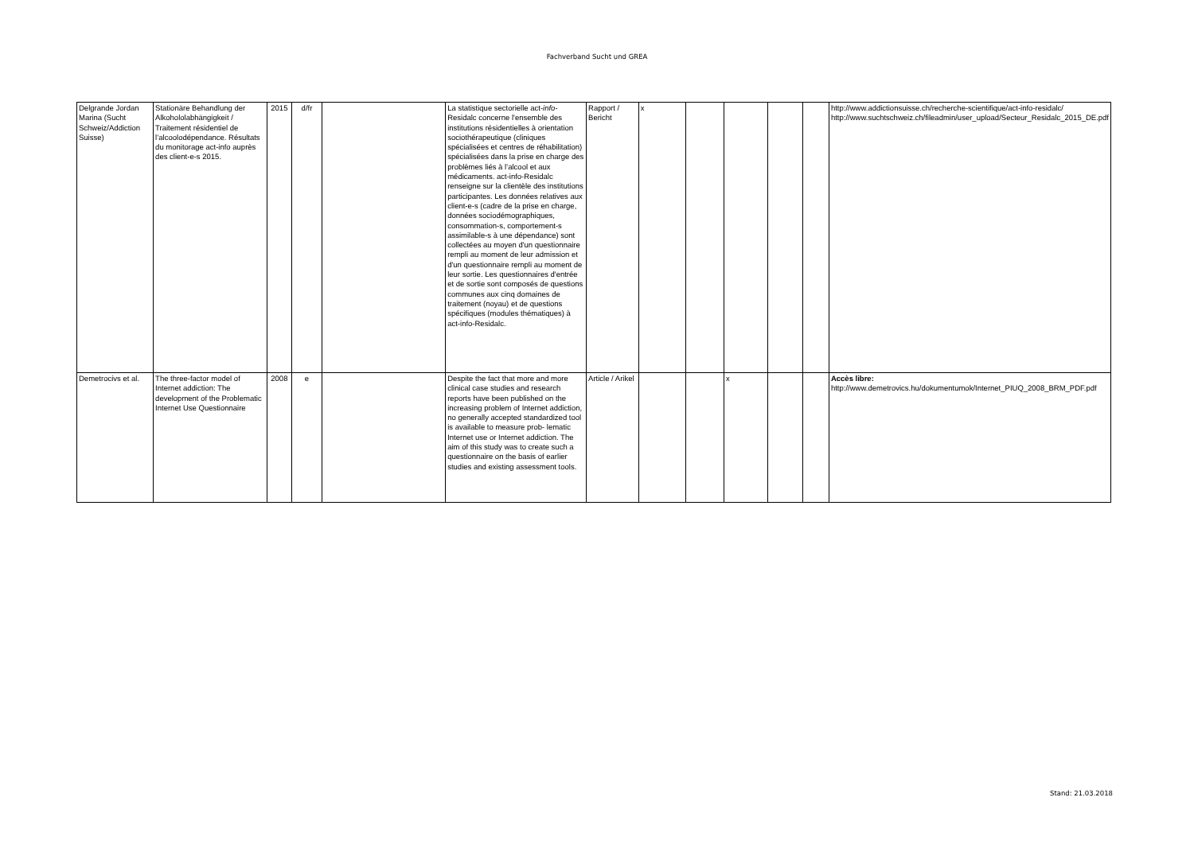Fachverband Sucht und GREA
| Delgrande Jordan Marina (Sucht Schweiz/Addiction Suisse) | Stationäre Behandlung der Alkohololabhängigkeit / Traitement résidentiel de l’alcoolodépendance. Résultats du monitorage act-info auprès des client-e-s 2015. | 2015 | d/fr | | La statistique sectorielle act- info -Residalc concerne l'ensemble des institutions résidentielles à orientation sociothérapeutique (cliniques spécialisées et centres de réhabilitation) spécialisées dans la prise en charge des problèmes liés à l’alcool et aux médicaments. act-info-Residalc renseigne sur la clientèle des institutions participantes. Les données relatives aux client-e-s (cadre de la prise en charge, données sociodémographiques, consommation-s, comportement-s assimilable-s à une dépendance) sont collectées au moyen d'un questionnaire rempli au moment de leur admission et d'un questionnaire rempli au moment de leur sortie. Les questionnaires d'entrée et de sortie sont composés de questions communes aux cinq domaines de traitement (noyau) et de questions spécifiques (modules thématiques) à act-info-Residalc. | Rapport / Bericht | x | | | | | http://www.addictionsuisse.ch/recherche-scientifique/act-info-residalc/ http://www.suchtschweiz.ch/fileadmin/user_upload/Secteur_Residalc_2015_DE.pdf |
| Demetrocivs et al. | The three-factor model of Internet addiction: The development of the Problematic Internet Use Questionnaire | 2008 | e | | Despite the fact that more and more clinical case studies and research reports have been published on the increasing problem of Internet addiction, no generally accepted standardized tool is available to measure prob- lematic Internet use or Internet addiction. The aim of this study was to create such a questionnaire on the basis of earlier studies and existing assessment tools. | Article / Arikel | | | x | | | Accès libre: http://www.demetrovics.hu/dokumentumok/Internet_PIUQ_2008_BRM_PDF.pdf |
Stand: 21.03.2018